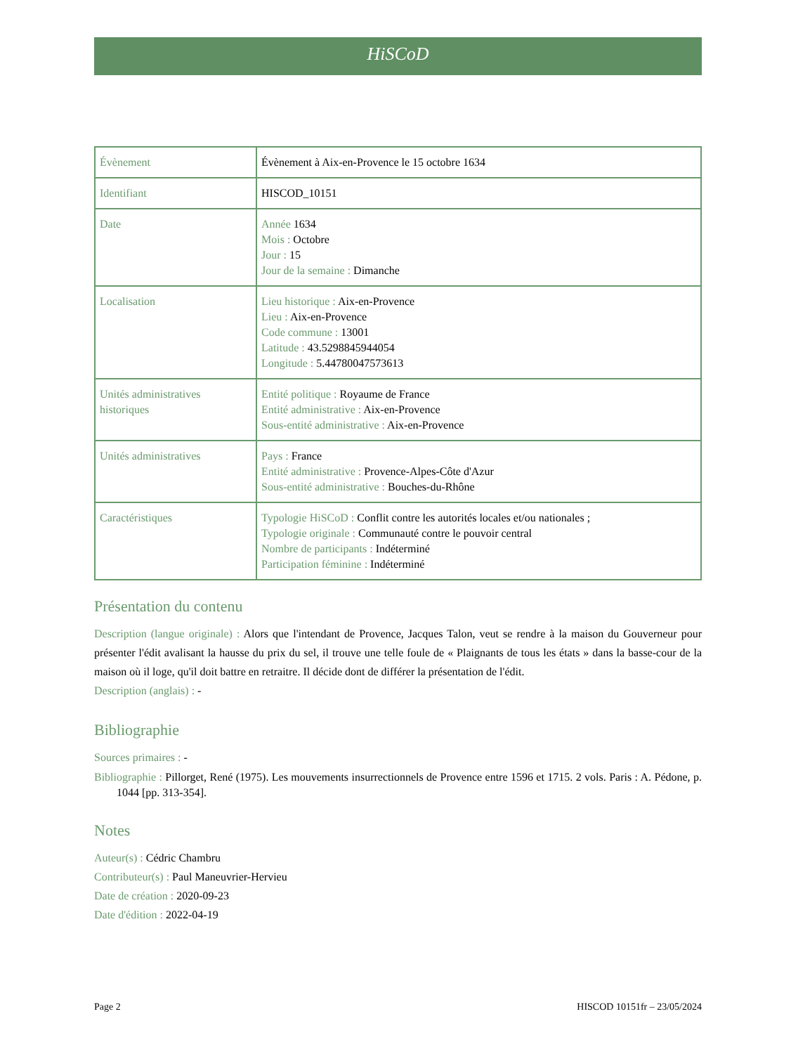HiSCoD
| Évènement | Évènement à Aix-en-Provence le 15 octobre 1634 |
| Identifiant | HISCOD_10151 |
| Date | Année 1634 Mois : Octobre Jour : 15 Jour de la semaine : Dimanche |
| Localisation | Lieu historique : Aix-en-Provence Lieu : Aix-en-Provence Code commune : 13001 Latitude : 43.5298845944054 Longitude : 5.44780047573613 |
| Unités administratives historiques | Entité politique : Royaume de France Entité administrative : Aix-en-Provence Sous-entité administrative : Aix-en-Provence |
| Unités administratives | Pays : France Entité administrative : Provence-Alpes-Côte d'Azur Sous-entité administrative : Bouches-du-Rhône |
| Caractéristiques | Typologie HiSCoD : Conflit contre les autorités locales et/ou nationales ; Typologie originale : Communauté contre le pouvoir central Nombre de participants : Indéterminé Participation féminine : Indéterminé |
Présentation du contenu
Description (langue originale) : Alors que l'intendant de Provence, Jacques Talon, veut se rendre à la maison du Gouverneur pour présenter l'édit avalisant la hausse du prix du sel, il trouve une telle foule de « Plaignants de tous les états » dans la basse-cour de la maison où il loge, qu'il doit battre en retraitre. Il décide dont de différer la présentation de l'édit.
Description (anglais) : -
Bibliographie
Sources primaires : -
Bibliographie : Pillorget, René (1975). Les mouvements insurrectionnels de Provence entre 1596 et 1715. 2 vols. Paris : A. Pédone, p. 1044 [pp. 313-354].
Notes
Auteur(s) : Cédric Chambru
Contributeur(s) : Paul Maneuvrier-Hervieu
Date de création : 2020-09-23
Date d'édition : 2022-04-19
Page 2 HISCOD 10151fr – 23/05/2024